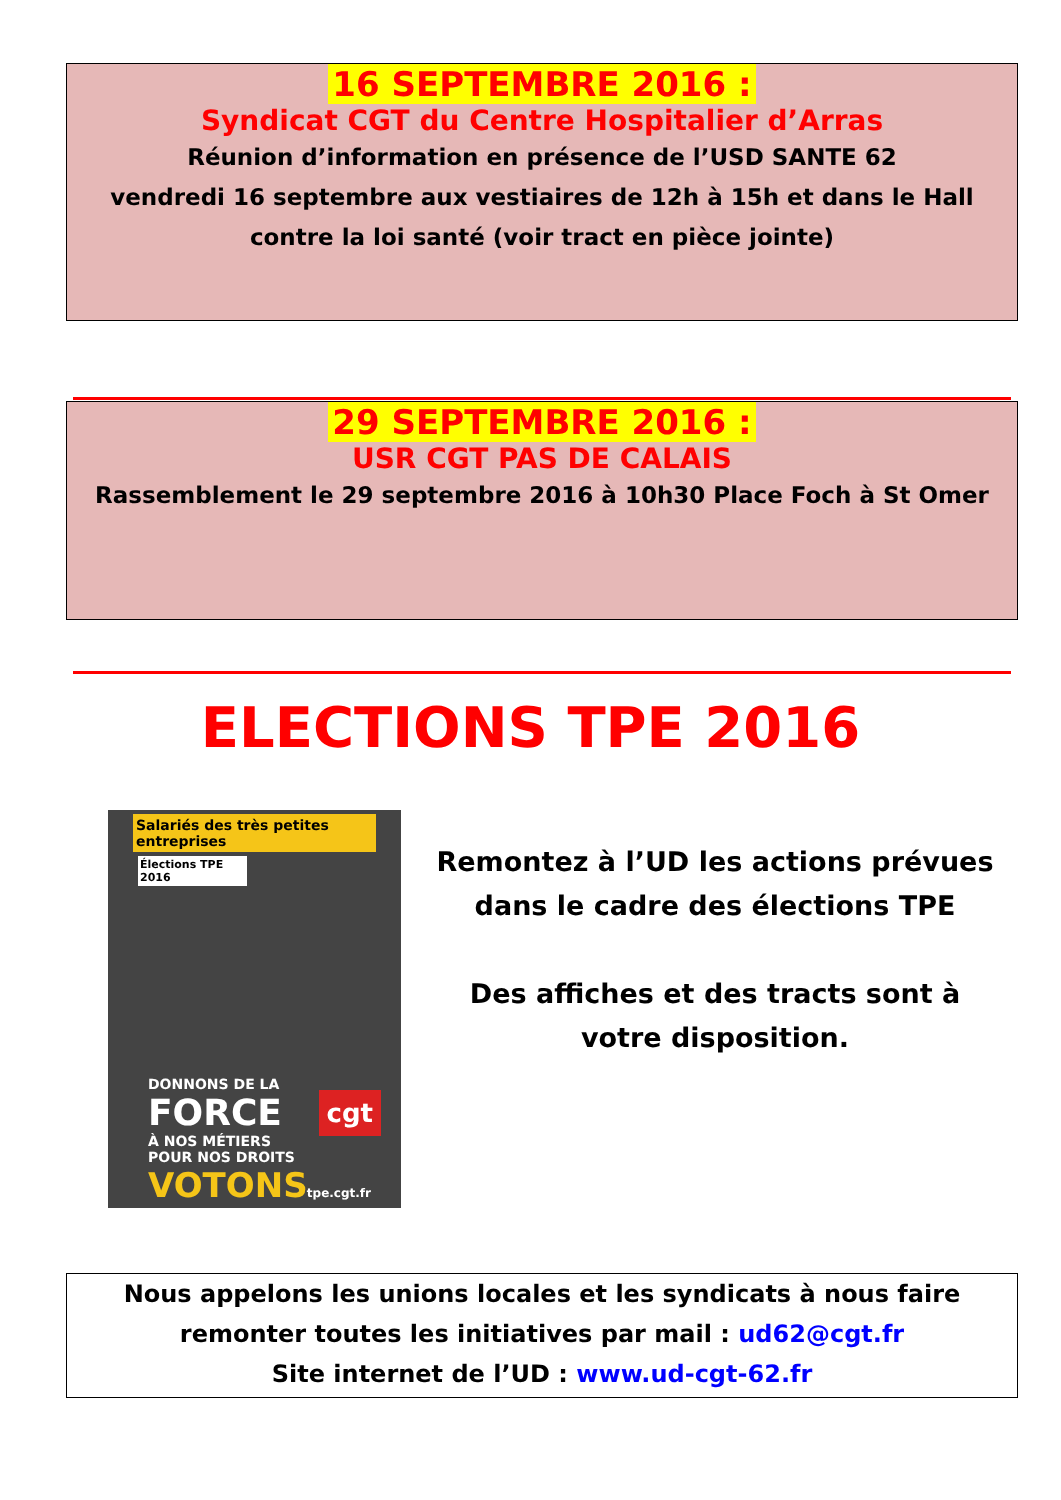16 SEPTEMBRE 2016 :
Syndicat CGT du Centre Hospitalier d’Arras
Réunion d’information en présence de l’USD SANTE 62
vendredi 16 septembre aux vestiaires de 12h à 15h et dans le Hall contre la loi santé (voir tract en pièce jointe)
29 SEPTEMBRE 2016 :
USR CGT PAS DE CALAIS
Rassemblement le 29 septembre 2016 à 10h30 Place Foch à St Omer
ELECTIONS TPE 2016
Salariés des très petites entreprises
Élections TPE 2016
DONNONS DE LA
FORCE
À NOS MÉTIERS
POUR NOS DROITS
VOTONS
cgt
tpe.cgt.fr
Remontez à l’UD les actions prévues dans le cadre des élections TPE
Des affiches et des tracts sont à votre disposition.
Nous appelons les unions locales et les syndicats à nous faire remonter toutes les initiatives par mail : ud62@cgt.fr
Site internet de l’UD : www.ud-cgt-62.fr